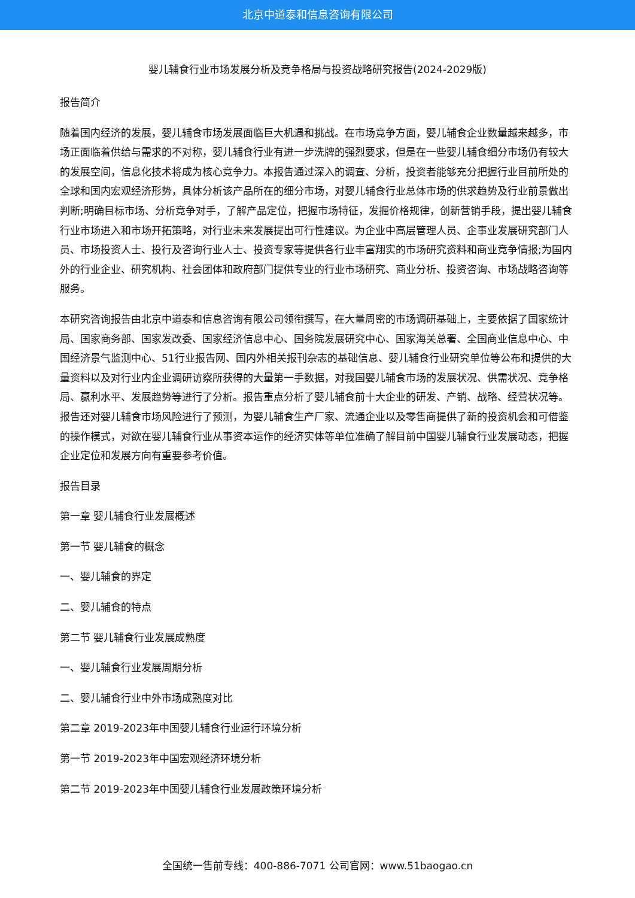北京中道泰和信息咨询有限公司
婴儿辅食行业市场发展分析及竞争格局与投资战略研究报告(2024-2029版)
报告简介
随着国内经济的发展，婴儿辅食市场发展面临巨大机遇和挑战。在市场竞争方面，婴儿辅食企业数量越来越多，市场正面临着供给与需求的不对称，婴儿辅食行业有进一步洗牌的强烈要求，但是在一些婴儿辅食细分市场仍有较大的发展空间，信息化技术将成为核心竞争力。本报告通过深入的调查、分析，投资者能够充分把握行业目前所处的全球和国内宏观经济形势，具体分析该产品所在的细分市场，对婴儿辅食行业总体市场的供求趋势及行业前景做出判断;明确目标市场、分析竞争对手，了解产品定位，把握市场特征，发掘价格规律，创新营销手段，提出婴儿辅食行业市场进入和市场开拓策略，对行业未来发展提出可行性建议。为企业中高层管理人员、企事业发展研究部门人员、市场投资人士、投行及咨询行业人士、投资专家等提供各行业丰富翔实的市场研究资料和商业竞争情报;为国内外的行业企业、研究机构、社会团体和政府部门提供专业的行业市场研究、商业分析、投资咨询、市场战略咨询等服务。
本研究咨询报告由北京中道泰和信息咨询有限公司领衔撰写，在大量周密的市场调研基础上，主要依据了国家统计局、国家商务部、国家发改委、国家经济信息中心、国务院发展研究中心、国家海关总署、全国商业信息中心、中国经济景气监测中心、51行业报告网、国内外相关报刊杂志的基础信息、婴儿辅食行业研究单位等公布和提供的大量资料以及对行业内企业调研访察所获得的大量第一手数据，对我国婴儿辅食市场的发展状况、供需状况、竞争格局、赢利水平、发展趋势等进行了分析。报告重点分析了婴儿辅食前十大企业的研发、产销、战略、经营状况等。报告还对婴儿辅食市场风险进行了预测，为婴儿辅食生产厂家、流通企业以及零售商提供了新的投资机会和可借鉴的操作模式，对欲在婴儿辅食行业从事资本运作的经济实体等单位准确了解目前中国婴儿辅食行业发展动态，把握企业定位和发展方向有重要参考价值。
报告目录
第一章 婴儿辅食行业发展概述
第一节 婴儿辅食的概念
一、婴儿辅食的界定
二、婴儿辅食的特点
第二节 婴儿辅食行业发展成熟度
一、婴儿辅食行业发展周期分析
二、婴儿辅食行业中外市场成熟度对比
第二章 2019-2023年中国婴儿辅食行业运行环境分析
第一节 2019-2023年中国宏观经济环境分析
第二节 2019-2023年中国婴儿辅食行业发展政策环境分析
全国统一售前专线：400-886-7071 公司官网：www.51baogao.cn